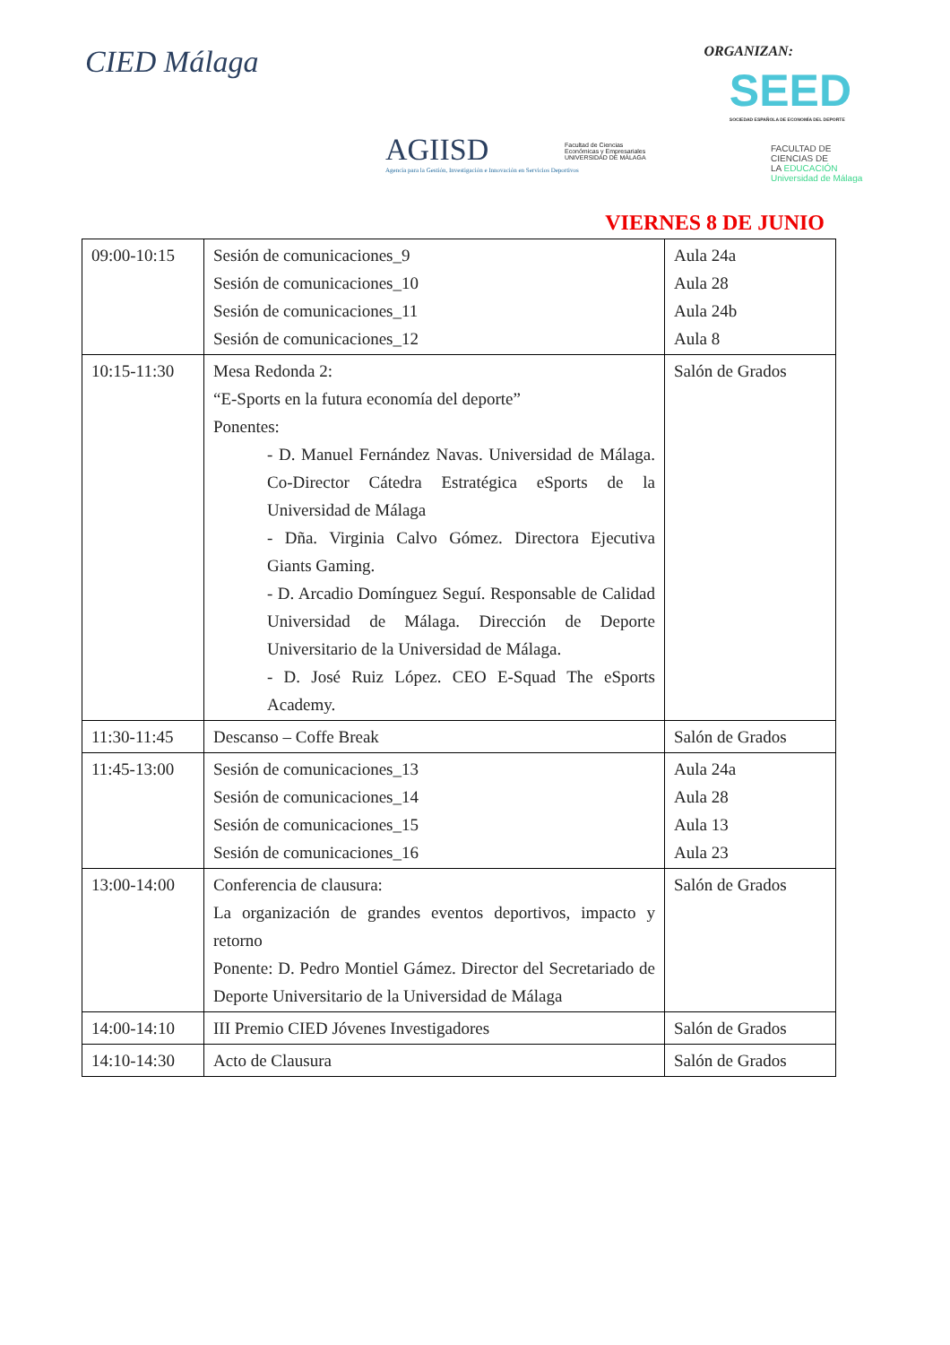CIED Málaga ORGANIZAN:
SEED
SOCIEDAD ESPAÑOLA DE ECONOMÍA DEL DEPORTE
AGIISD
Agencia para la Gestión, Investigación e Innovación en Servicios Deportivos
Facultad de Ciencias
Económicas y Empresariales
UNIVERSIDAD DE MÁLAGA
FACULTAD DE
CIENCIAS DE
LA EDUCACIÓN
Universidad de Málaga
VIERNES 8 DE JUNIO
| 09:00-10:15 | Sesión de comunicaciones_9 Sesión de comunicaciones_10 Sesión de comunicaciones_11 Sesión de comunicaciones_12 | Aula 24a Aula 28 Aula 24b Aula 8 |
| 10:15-11:30 | Mesa Redonda 2: “E-Sports en la futura economía del deporte” Ponentes: - D. Manuel Fernández Navas. Universidad de Málaga. Co-Director Cátedra Estratégica eSports de la Universidad de Málaga - Dña. Virginia Calvo Gómez. Directora Ejecutiva Giants Gaming. - D. Arcadio Domínguez Seguí. Responsable de Calidad Universidad de Málaga. Dirección de Deporte Universitario de la Universidad de Málaga. - D. José Ruiz López. CEO E-Squad The eSports Academy. | Salón de Grados |
| 11:30-11:45 | Descanso – Coffe Break | Salón de Grados |
| 11:45-13:00 | Sesión de comunicaciones_13 Sesión de comunicaciones_14 Sesión de comunicaciones_15 Sesión de comunicaciones_16 | Aula 24a Aula 28 Aula 13 Aula 23 |
| 13:00-14:00 | Conferencia de clausura: La organización de grandes eventos deportivos, impacto y retorno Ponente: D. Pedro Montiel Gámez. Director del Secretariado de Deporte Universitario de la Universidad de Málaga | Salón de Grados |
| 14:00-14:10 | III Premio CIED Jóvenes Investigadores | Salón de Grados |
| 14:10-14:30 | Acto de Clausura | Salón de Grados |